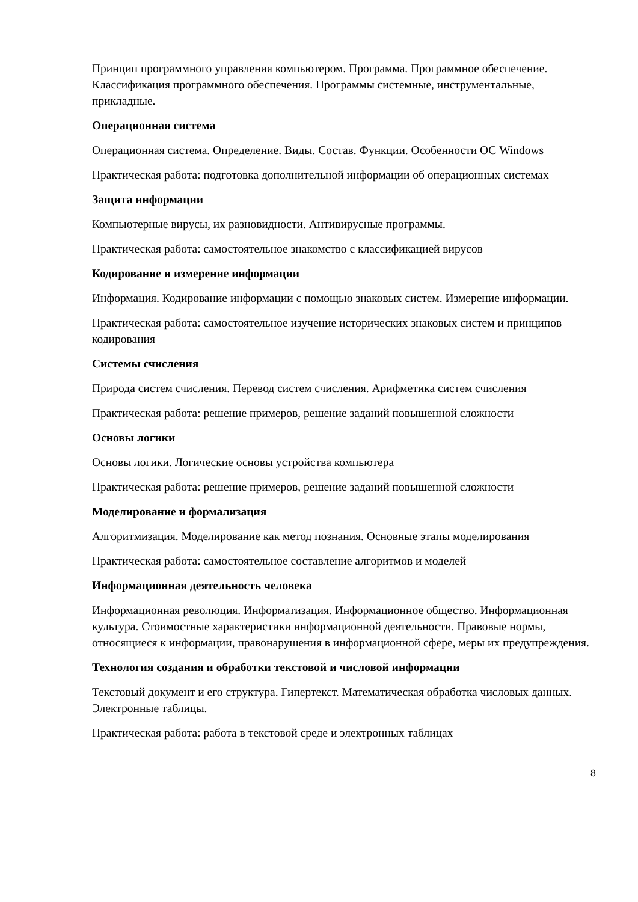Принцип программного управления компьютером. Программа. Программное обеспечение. Классификация программного обеспечения. Программы системные, инструментальные, прикладные.
Операционная система
Операционная система. Определение. Виды. Состав. Функции. Особенности ОС Windows
Практическая работа: подготовка дополнительной информации об операционных системах
Защита информации
Компьютерные вирусы, их разновидности. Антивирусные программы.
Практическая работа: самостоятельное знакомство с классификацией вирусов
Кодирование и измерение информации
Информация. Кодирование информации с помощью знаковых систем. Измерение информации.
Практическая работа: самостоятельное изучение исторических знаковых систем и принципов кодирования
Системы счисления
Природа систем счисления. Перевод систем счисления. Арифметика систем счисления
Практическая работа: решение примеров, решение заданий повышенной сложности
Основы логики
Основы логики. Логические основы устройства компьютера
Практическая работа: решение примеров, решение заданий повышенной сложности
Моделирование и формализация
Алгоритмизация. Моделирование как метод познания. Основные этапы моделирования
Практическая работа: самостоятельное составление алгоритмов и моделей
Информационная деятельность человека
Информационная революция. Информатизация. Информационное общество. Информационная культура. Стоимостные характеристики информационной деятельности. Правовые нормы, относящиеся к информации, правонарушения в информационной сфере, меры их предупреждения.
Технология создания и обработки текстовой и числовой информации
Текстовый документ и его структура. Гипертекст. Математическая обработка числовых данных. Электронные таблицы.
Практическая работа: работа в текстовой среде и электронных таблицах
8